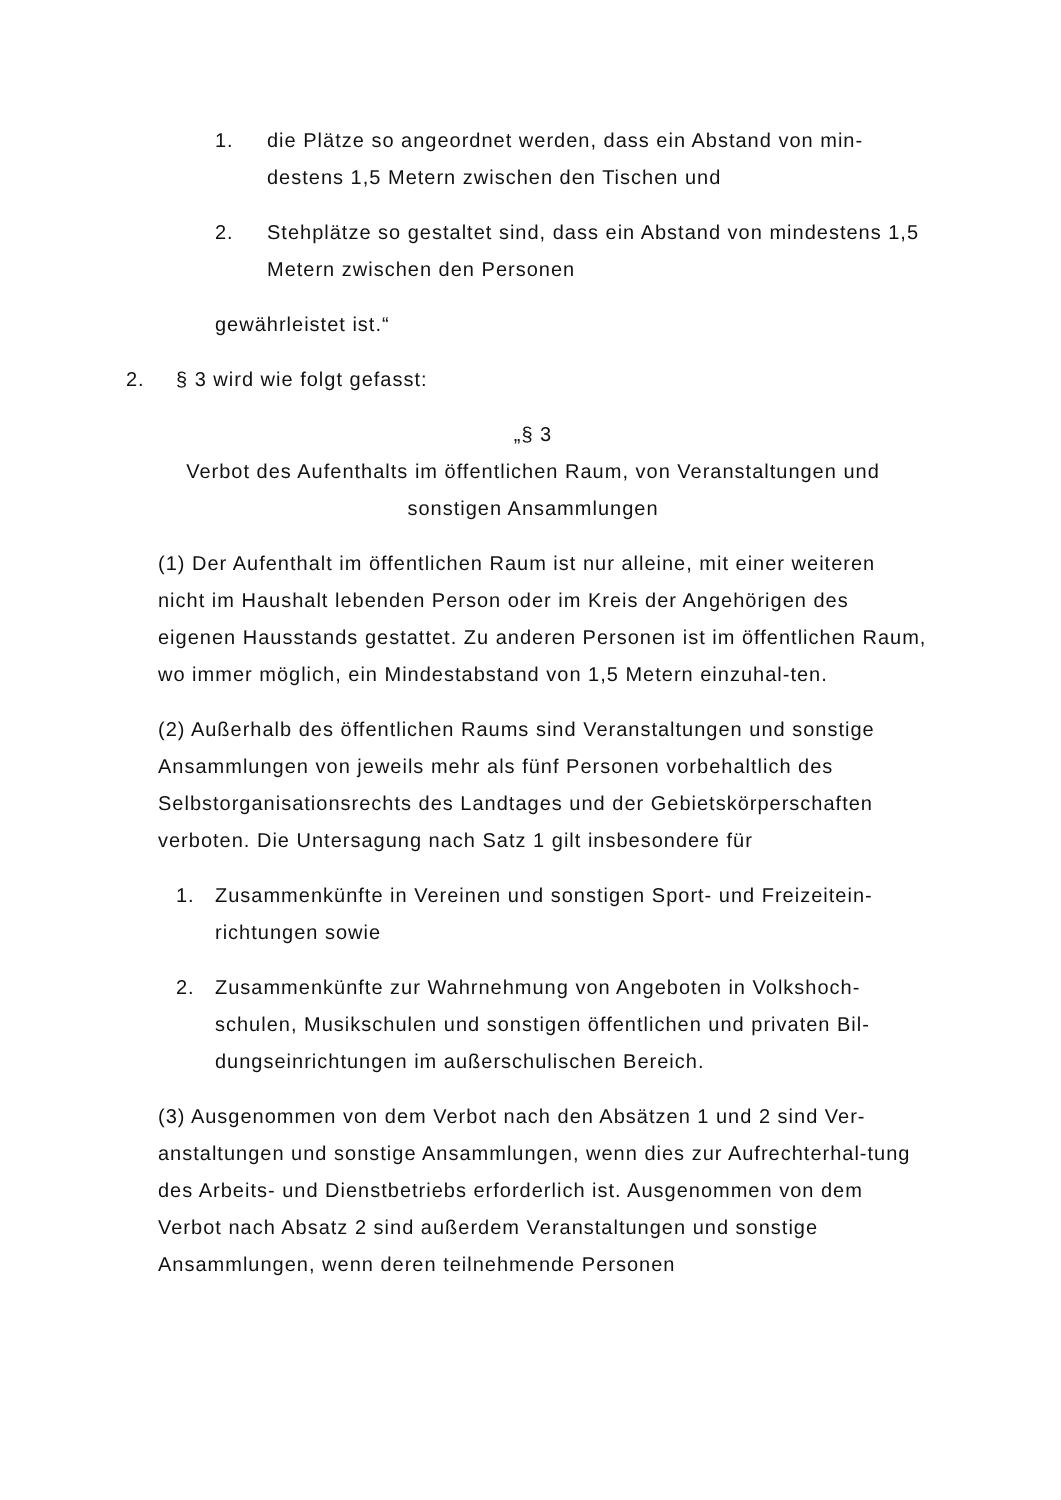1. die Plätze so angeordnet werden, dass ein Abstand von min-destens 1,5 Metern zwischen den Tischen und
2. Stehplätze so gestaltet sind, dass ein Abstand von mindestens 1,5 Metern zwischen den Personen
gewährleistet ist.“
2. § 3 wird wie folgt gefasst:
„§ 3
Verbot des Aufenthalts im öffentlichen Raum, von Veranstaltungen und sonstigen Ansammlungen
(1) Der Aufenthalt im öffentlichen Raum ist nur alleine, mit einer weiteren nicht im Haushalt lebenden Person oder im Kreis der Angehörigen des eigenen Hausstands gestattet. Zu anderen Personen ist im öffentlichen Raum, wo immer möglich, ein Mindestabstand von 1,5 Metern einzuhal-ten.
(2) Außerhalb des öffentlichen Raums sind Veranstaltungen und sonstige Ansammlungen von jeweils mehr als fünf Personen vorbehaltlich des Selbstorganisationsrechts des Landtages und der Gebietskörperschaften verboten. Die Untersagung nach Satz 1 gilt insbesondere für
1. Zusammenkünfte in Vereinen und sonstigen Sport- und Freizeitein-richtungen sowie
2. Zusammenkünfte zur Wahrnehmung von Angeboten in Volkshoch-schulen, Musikschulen und sonstigen öffentlichen und privaten Bil-dungseinrichtungen im außerschulischen Bereich.
(3) Ausgenommen von dem Verbot nach den Absätzen 1 und 2 sind Ver-anstaltungen und sonstige Ansammlungen, wenn dies zur Aufrechterhal-tung des Arbeits- und Dienstbetriebs erforderlich ist. Ausgenommen von dem Verbot nach Absatz 2 sind außerdem Veranstaltungen und sonstige Ansammlungen, wenn deren teilnehmende Personen